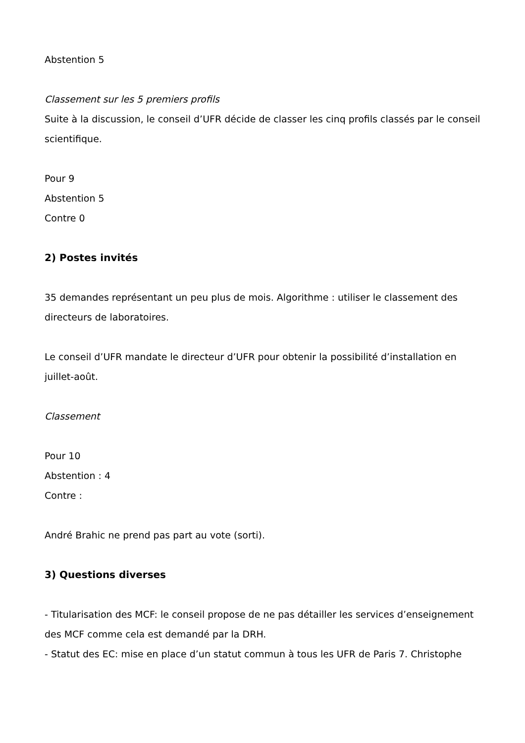Abstention 5
Classement sur les 5 premiers profils
Suite à la discussion, le conseil d’UFR décide de classer les cinq profils classés par le conseil scientifique.
Pour 9
Abstention 5
Contre 0
2) Postes invités
35 demandes représentant un peu plus de mois. Algorithme : utiliser le classement des directeurs de laboratoires.
Le conseil d’UFR mandate le directeur d’UFR pour obtenir la possibilité d’installation en juillet-août.
Classement
Pour 10
Abstention : 4
Contre :
André Brahic ne prend pas part au vote (sorti).
3) Questions diverses
- Titularisation des MCF: le conseil propose de ne pas détailler les services d’enseignement des MCF comme cela est demandé par la DRH.
- Statut des EC: mise en place d’un statut commun à tous les UFR de Paris 7. Christophe